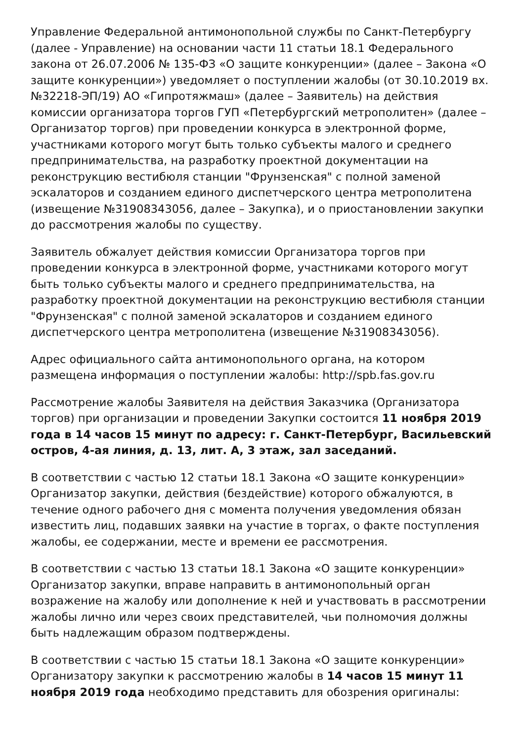Управление Федеральной антимонопольной службы по Санкт-Петербургу (далее - Управление) на основании части 11 статьи 18.1 Федерального закона от 26.07.2006 № 135-ФЗ «О защите конкуренции» (далее – Закона «О защите конкуренции») уведомляет о поступлении жалобы (от 30.10.2019 вх. №32218-ЭП/19) АО «Гипротяжмаш» (далее – Заявитель) на действия комиссии организатора торгов ГУП «Петербургский метрополитен» (далее – Организатор торгов) при проведении конкурса в электронной форме, участниками которого могут быть только субъекты малого и среднего предпринимательства, на разработку проектной документации на реконструкцию вестибюля станции "Фрунзенская" с полной заменой эскалаторов и созданием единого диспетчерского центра метрополитена (извещение №31908343056, далее – Закупка), и о приостановлении закупки до рассмотрения жалобы по существу.
Заявитель обжалует действия комиссии Организатора торгов при проведении конкурса в электронной форме, участниками которого могут быть только субъекты малого и среднего предпринимательства, на разработку проектной документации на реконструкцию вестибюля станции "Фрунзенская" с полной заменой эскалаторов и созданием единого диспетчерского центра метрополитена (извещение №31908343056).
Адрес официального сайта антимонопольного органа, на котором размещена информация о поступлении жалобы: http://spb.fas.gov.ru
Рассмотрение жалобы Заявителя на действия Заказчика (Организатора торгов) при организации и проведении Закупки состоится 11 ноября 2019 года в 14 часов 15 минут по адресу: г. Санкт-Петербург, Васильевский остров, 4-ая линия, д. 13, лит. А, 3 этаж, зал заседаний.
В соответствии с частью 12 статьи 18.1 Закона «О защите конкуренции» Организатор закупки, действия (бездействие) которого обжалуются, в течение одного рабочего дня с момента получения уведомления обязан известить лиц, подавших заявки на участие в торгах, о факте поступления жалобы, ее содержании, месте и времени ее рассмотрения.
В соответствии с частью 13 статьи 18.1 Закона «О защите конкуренции» Организатор закупки, вправе направить в антимонопольный орган возражение на жалобу или дополнение к ней и участвовать в рассмотрении жалобы лично или через своих представителей, чьи полномочия должны быть надлежащим образом подтверждены.
В соответствии с частью 15 статьи 18.1 Закона «О защите конкуренции» Организатору закупки к рассмотрению жалобы в 14 часов 15 минут 11 ноября 2019 года необходимо представить для обозрения оригиналы: